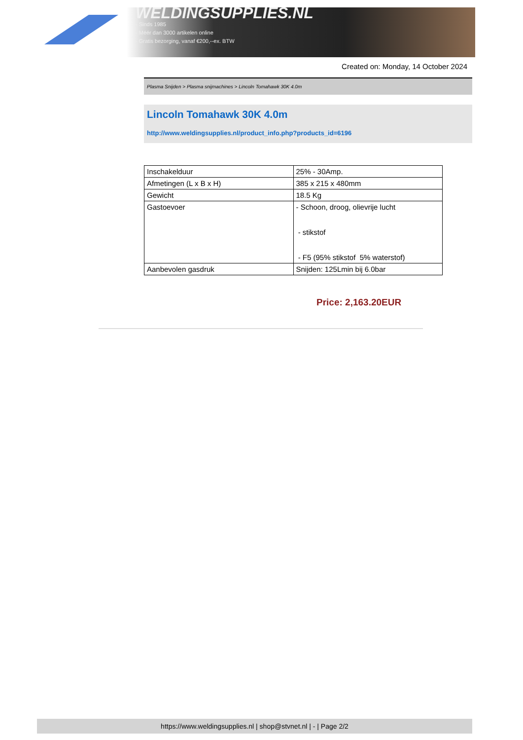WELDINGSUPPLIES.NL
- Sinds 1985
- Méér dan 3000 artikelen online
- Gratis bezorging, vanaf €200,--ex. BTW
Created on: Monday, 14 October 2024
Plasma Snijden > Plasma snijmachines > Lincoln Tomahawk 30K 4.0m
Lincoln Tomahawk 30K 4.0m
http://www.weldingsupplies.nl/product_info.php?products_id=6196
| Inschakelduur | 25% - 30Amp. |
| Afmetingen (L x B x H) | 385 x 215 x 480mm |
| Gewicht | 18.5 Kg |
| Gastoevoer | - Schoon, droog, olievrije lucht - stikstof - F5 (95% stikstof 5% waterstof) |
| Aanbevolen gasdruk | Snijden: 125Lmin bij 6.0bar |
Price: 2,163.20EUR
https://www.weldingsupplies.nl | shop@stvnet.nl | - | Page 2/2